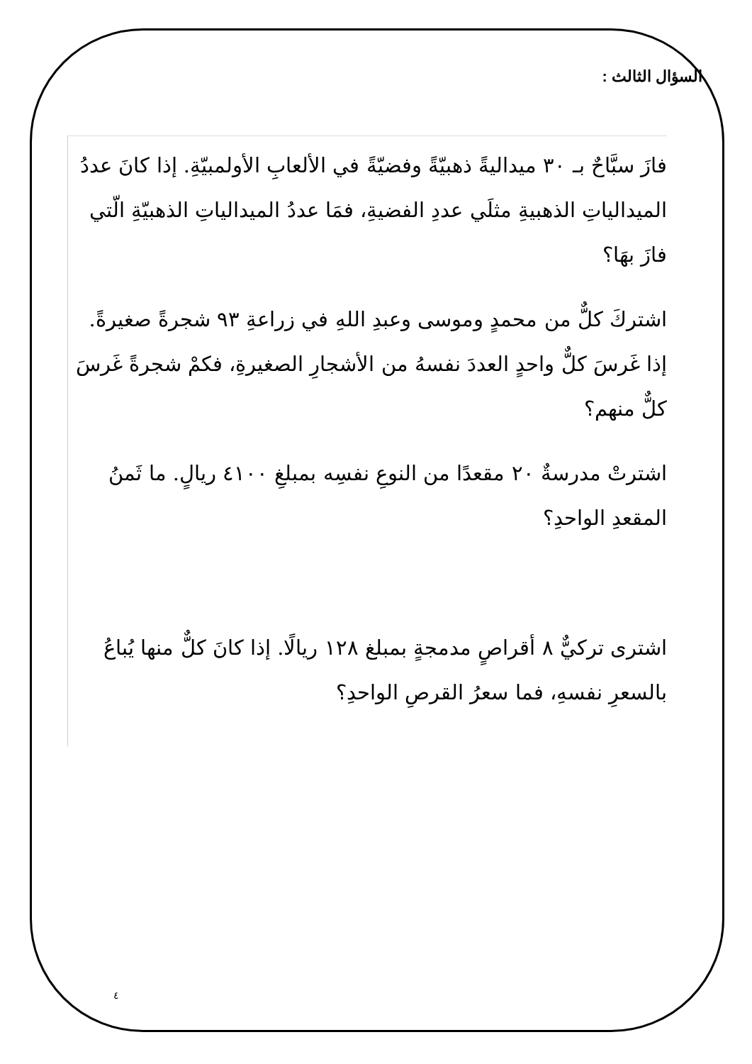السؤال الثالث :
فازَ سبَّاحٌ بـ ٣٠ ميداليةً ذهبيّةً وفضيّةً في الألعابِ الأولمبيّةِ. إذا كانَ عددُ الميدالياتِ الذهبيةِ مثلَي عددِ الفضيةِ، فمَا عددُ الميدالياتِ الذهبيّةِ الّتي فازَ بهَا؟
اشتركَ كلٌّ من محمدٍ وموسى وعبدِ اللهِ في زراعةِ ٩٣ شجرةً صغيرةً. إذا غَرسَ كلٌّ واحدٍ العددَ نفسهُ من الأشجارِ الصغيرةِ، فكمْ شجرةً غَرسَ كلٌّ منهم؟
اشترتْ مدرسةٌ ٢٠ مقعدًا من النوعِ نفسِه بمبلغِ ٤١٠٠ ريالٍ. ما ثَمنُ المقعدِ الواحدِ؟
اشترى تركيٌّ ٨ أقراصٍ مدمجةٍ بمبلغ ١٢٨ ريالًا. إذا كانَ كلٌّ منها يُباعُ بالسعرِ نفسهِ، فما سعرُ القرصِ الواحدِ؟
٤